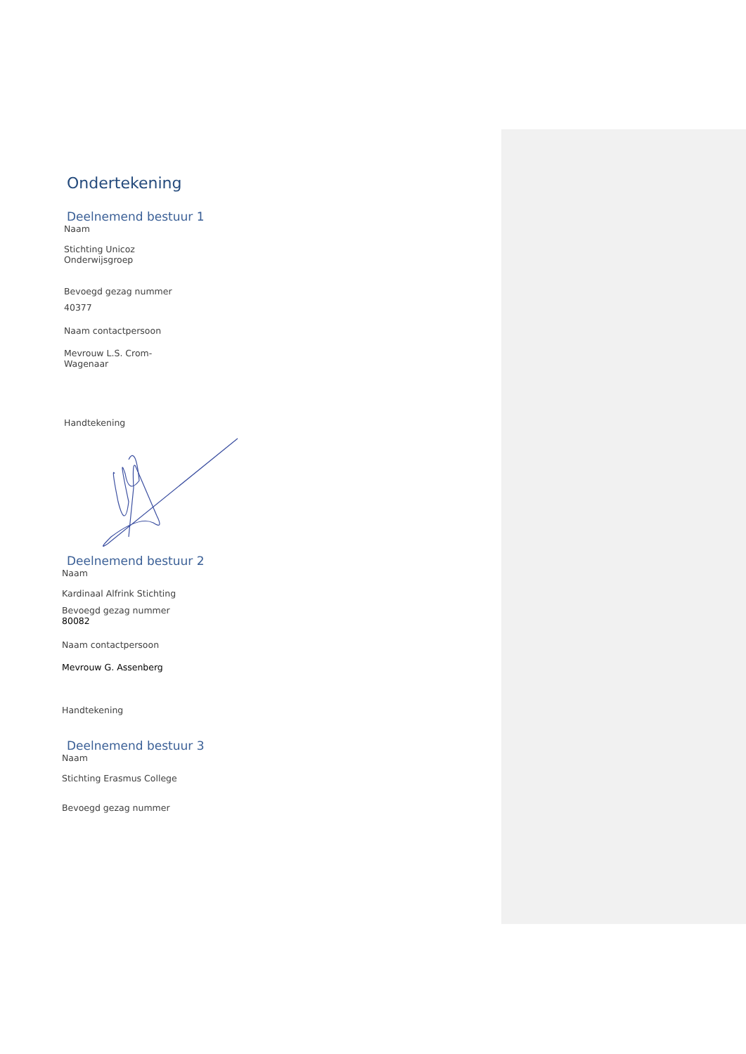Ondertekening
Deelnemend bestuur 1
Naam
Stichting Unicoz
Onderwijsgroep
Bevoegd gezag nummer
40377
Naam contactpersoon
Mevrouw L.S. Crom-
Wagenaar
Handtekening
Deelnemend bestuur 2
Naam
Kardinaal Alfrink Stichting
Bevoegd gezag nummer
80082
Naam contactpersoon
Mevrouw G. Assenberg
Handtekening
Deelnemend bestuur 3
Naam
Stichting Erasmus College
Bevoegd gezag nummer